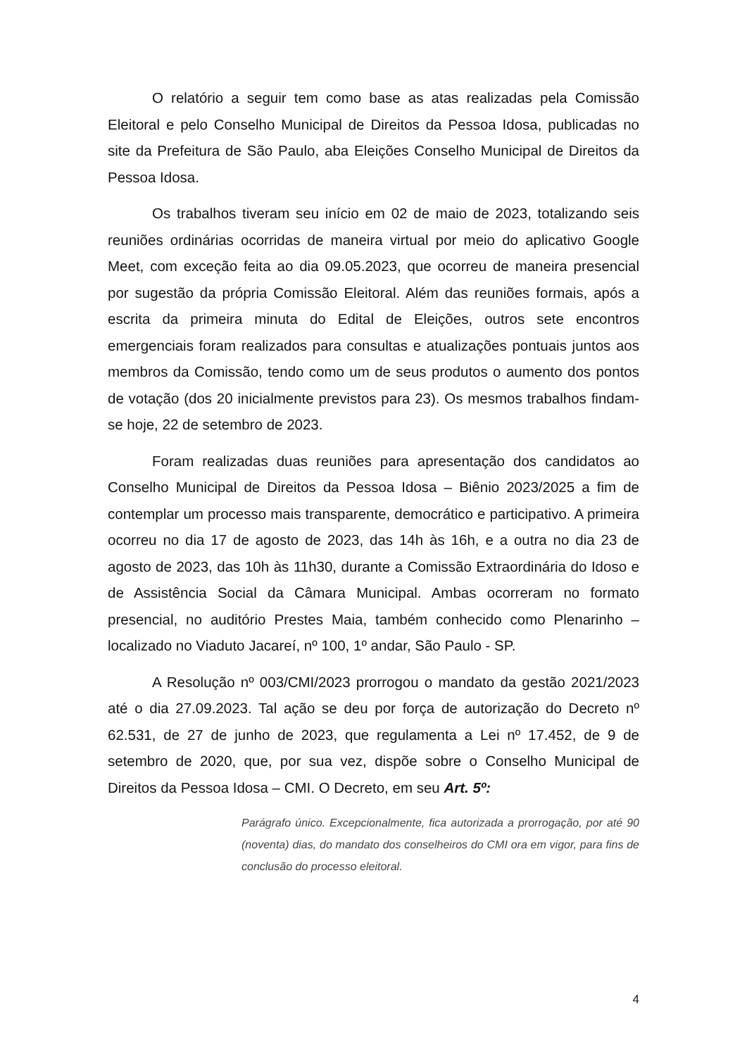O relatório a seguir tem como base as atas realizadas pela Comissão Eleitoral e pelo Conselho Municipal de Direitos da Pessoa Idosa, publicadas no site da Prefeitura de São Paulo, aba Eleições Conselho Municipal de Direitos da Pessoa Idosa.
Os trabalhos tiveram seu início em 02 de maio de 2023, totalizando seis reuniões ordinárias ocorridas de maneira virtual por meio do aplicativo Google Meet, com exceção feita ao dia 09.05.2023, que ocorreu de maneira presencial por sugestão da própria Comissão Eleitoral. Além das reuniões formais, após a escrita da primeira minuta do Edital de Eleições, outros sete encontros emergenciais foram realizados para consultas e atualizações pontuais juntos aos membros da Comissão, tendo como um de seus produtos o aumento dos pontos de votação (dos 20 inicialmente previstos para 23). Os mesmos trabalhos findam-se hoje, 22 de setembro de 2023.
Foram realizadas duas reuniões para apresentação dos candidatos ao Conselho Municipal de Direitos da Pessoa Idosa – Biênio 2023/2025 a fim de contemplar um processo mais transparente, democrático e participativo. A primeira ocorreu no dia 17 de agosto de 2023, das 14h às 16h, e a outra no dia 23 de agosto de 2023, das 10h às 11h30, durante a Comissão Extraordinária do Idoso e de Assistência Social da Câmara Municipal. Ambas ocorreram no formato presencial, no auditório Prestes Maia, também conhecido como Plenarinho – localizado no Viaduto Jacareí, nº 100, 1º andar, São Paulo - SP.
A Resolução nº 003/CMI/2023 prorrogou o mandato da gestão 2021/2023 até o dia 27.09.2023. Tal ação se deu por força de autorização do Decreto nº 62.531, de 27 de junho de 2023, que regulamenta a Lei nº 17.452, de 9 de setembro de 2020, que, por sua vez, dispõe sobre o Conselho Municipal de Direitos da Pessoa Idosa – CMI. O Decreto, em seu Art. 5º:
Parágrafo único. Excepcionalmente, fica autorizada a prorrogação, por até 90 (noventa) dias, do mandato dos conselheiros do CMI ora em vigor, para fins de conclusão do processo eleitoral.
4